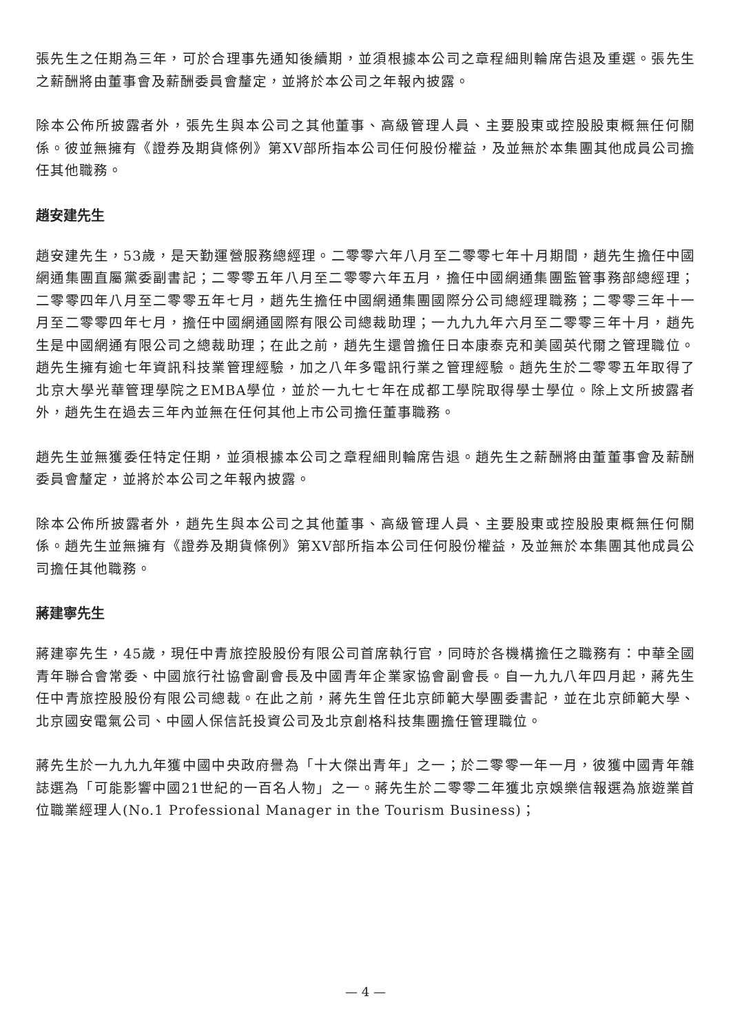張先生之任期為三年，可於合理事先通知後續期，並須根據本公司之章程細則輪席告退及重選。張先生之薪酬將由董事會及薪酬委員會釐定，並將於本公司之年報內披露。
除本公佈所披露者外，張先生與本公司之其他董事、高級管理人員、主要股東或控股股東概無任何關係。彼並無擁有《證券及期貨條例》第XV部所指本公司任何股份權益，及並無於本集團其他成員公司擔任其他職務。
趙安建先生
趙安建先生，53歲，是天勤運營服務總經理。二零零六年八月至二零零七年十月期間，趙先生擔任中國網通集團直屬黨委副書記；二零零五年八月至二零零六年五月，擔任中國網通集團監管事務部總經理；二零零四年八月至二零零五年七月，趙先生擔任中國網通集團國際分公司總經理職務；二零零三年十一月至二零零四年七月，擔任中國網通國際有限公司總裁助理；一九九九年六月至二零零三年十月，趙先生是中國網通有限公司之總裁助理；在此之前，趙先生還曾擔任日本康泰克和美國英代爾之管理職位。趙先生擁有逾七年資訊科技業管理經驗，加之八年多電訊行業之管理經驗。趙先生於二零零五年取得了北京大學光華管理學院之EMBA學位，並於一九七七年在成都工學院取得學士學位。除上文所披露者外，趙先生在過去三年內並無在任何其他上市公司擔任董事職務。
趙先生並無獲委任特定任期，並須根據本公司之章程細則輪席告退。趙先生之薪酬將由董董事會及薪酬委員會釐定，並將於本公司之年報內披露。
除本公佈所披露者外，趙先生與本公司之其他董事、高級管理人員、主要股東或控股股東概無任何關係。趙先生並無擁有《證券及期貨條例》第XV部所指本公司任何股份權益，及並無於本集團其他成員公司擔任其他職務。
蔣建寧先生
蔣建寧先生，45歲，現任中青旅控股股份有限公司首席執行官，同時於各機構擔任之職務有：中華全國青年聯合會常委、中國旅行社協會副會長及中國青年企業家協會副會長。自一九九八年四月起，蔣先生任中青旅控股股份有限公司總裁。在此之前，蔣先生曾任北京師範大學團委書記，並在北京師範大學、北京國安電氣公司、中國人保信託投資公司及北京創格科技集團擔任管理職位。
蔣先生於一九九九年獲中國中央政府譽為「十大傑出青年」之一；於二零零一年一月，彼獲中國青年雜誌選為「可能影響中國21世紀的一百名人物」之一。蔣先生於二零零二年獲北京娛樂信報選為旅遊業首位職業經理人(No.1 Professional Manager in the Tourism Business)；
— 4 —